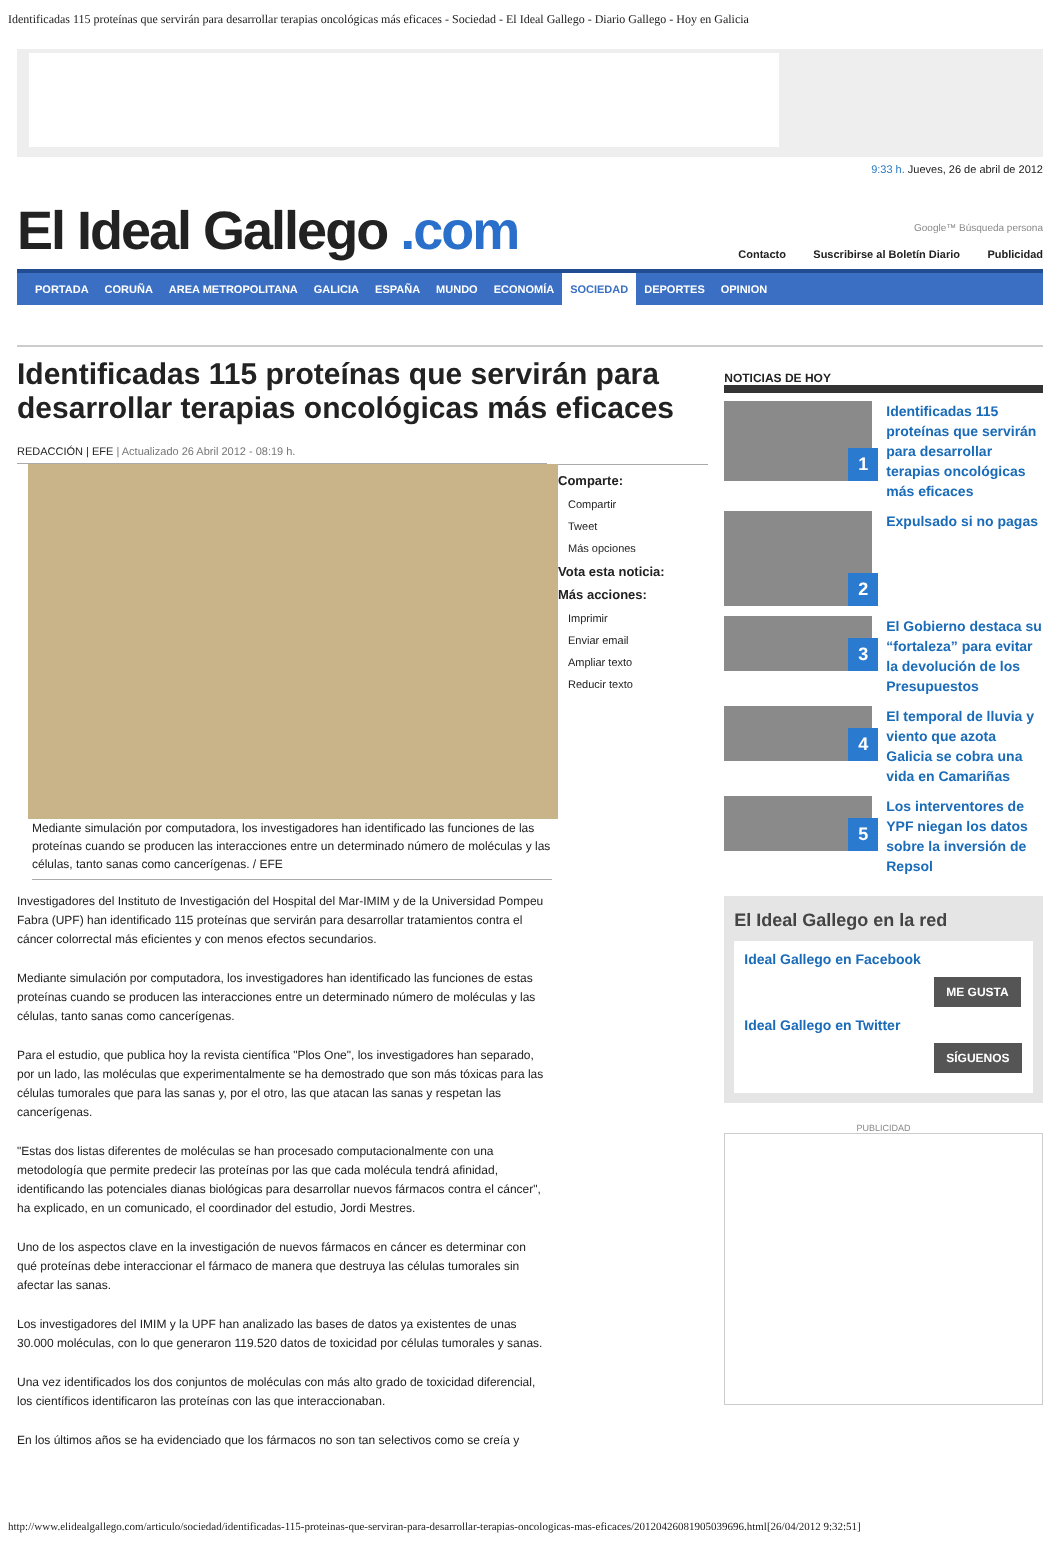Identificadas 115 proteínas que servirán para desarrollar terapias oncológicas más eficaces - Sociedad - El Ideal Gallego - Diario Gallego - Hoy en Galicia
9:33 h. Jueves, 26 de abril de 2012
El Ideal Gallego .com
Google™ Búsqueda persona
Contacto Suscribirse al Boletín Diario Publicidad
PORTADA CORUÑA AREA METROPOLITANA GALICIA ESPAÑA MUNDO ECONOMÍA SOCIEDAD DEPORTES OPINION
Identificadas 115 proteínas que servirán para desarrollar terapias oncológicas más eficaces
REDACCIÓN | EFE | Actualizado 26 Abril 2012 - 08:19 h.
Comparte:
Compartir
Tweet
Más opciones
Vota esta noticia:
Más acciones:
Imprimir
Enviar email
Ampliar texto
Reducir texto
Mediante simulación por computadora, los investigadores han identificado las funciones de las proteínas cuando se producen las interacciones entre un determinado número de moléculas y las células, tanto sanas como cancerígenas. / EFE
Investigadores del Instituto de Investigación del Hospital del Mar-IMIM y de la Universidad Pompeu Fabra (UPF) han identificado 115 proteínas que servirán para desarrollar tratamientos contra el cáncer colorrectal más eficientes y con menos efectos secundarios.
Mediante simulación por computadora, los investigadores han identificado las funciones de estas proteínas cuando se producen las interacciones entre un determinado número de moléculas y las células, tanto sanas como cancerígenas.
Para el estudio, que publica hoy la revista científica "Plos One", los investigadores han separado, por un lado, las moléculas que experimentalmente se ha demostrado que son más tóxicas para las células tumorales que para las sanas y, por el otro, las que atacan las sanas y respetan las cancerígenas.
"Estas dos listas diferentes de moléculas se han procesado computacionalmente con una metodología que permite predecir las proteínas por las que cada molécula tendrá afinidad, identificando las potenciales dianas biológicas para desarrollar nuevos fármacos contra el cáncer", ha explicado, en un comunicado, el coordinador del estudio, Jordi Mestres.
Uno de los aspectos clave en la investigación de nuevos fármacos en cáncer es determinar con qué proteínas debe interaccionar el fármaco de manera que destruya las células tumorales sin afectar las sanas.
Los investigadores del IMIM y la UPF han analizado las bases de datos ya existentes de unas 30.000 moléculas, con lo que generaron 119.520 datos de toxicidad por células tumorales y sanas.
Una vez identificados los dos conjuntos de moléculas con más alto grado de toxicidad diferencial, los científicos identificaron las proteínas con las que interaccionaban.
En los últimos años se ha evidenciado que los fármacos no son tan selectivos como se creía y
NOTICIAS DE HOY
1
Identificadas 115 proteínas que servirán para desarrollar terapias oncológicas más eficaces
2
Expulsado si no pagas
3
El Gobierno destaca su “fortaleza” para evitar la devolución de los Presupuestos
4
El temporal de lluvia y viento que azota Galicia se cobra una vida en Camariñas
5
Los interventores de YPF niegan los datos sobre la inversión de Repsol
El Ideal Gallego en la red
Ideal Gallego en Facebook
ME GUSTA
Ideal Gallego en Twitter
SÍGUENOS
PUBLICIDAD
http://www.elidealgallego.com/articulo/sociedad/identificadas-115-proteinas-que-serviran-para-desarrollar-terapias-oncologicas-mas-eficaces/20120426081905039696.html[26/04/2012 9:32:51]